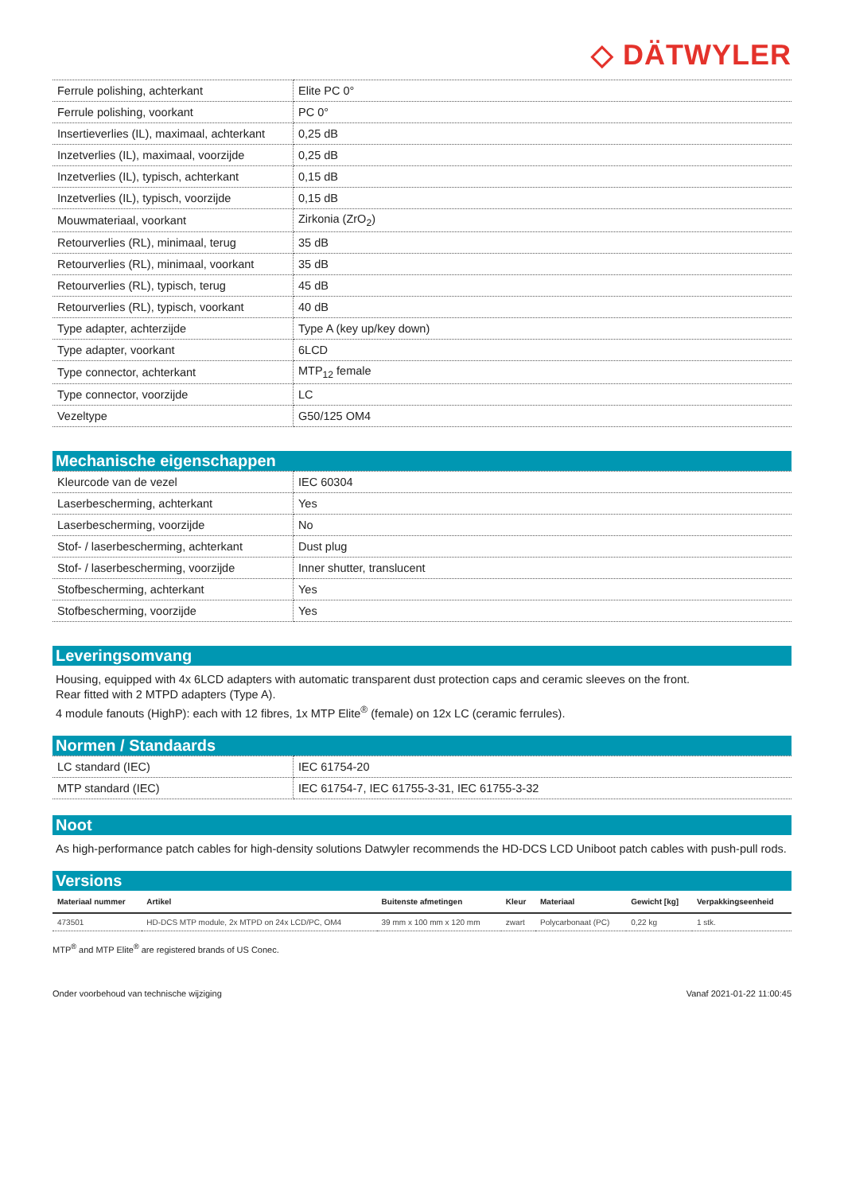◇ DÄTWYLER
| Ferrule polishing, achterkant | Elite PC 0° |
| Ferrule polishing, voorkant | PC 0° |
| Insertieverlies (IL), maximaal, achterkant | 0,25 dB |
| Inzetverlies (IL), maximaal, voorzijde | 0,25 dB |
| Inzetverlies (IL), typisch, achterkant | 0,15 dB |
| Inzetverlies (IL), typisch, voorzijde | 0,15 dB |
| Mouwmateriaal, voorkant | Zirkonia (ZrO<sub>2</sub>) |
| Retourverlies (RL), minimaal, terug | 35 dB |
| Retourverlies (RL), minimaal, voorkant | 35 dB |
| Retourverlies (RL), typisch, terug | 45 dB |
| Retourverlies (RL), typisch, voorkant | 40 dB |
| Type adapter, achterzijde | Type A (key up/key down) |
| Type adapter, voorkant | 6LCD |
| Type connector, achterkant | MTP<sub>12</sub> female |
| Type connector, voorzijde | LC |
| Vezeltype | G50/125 OM4 |
Mechanische eigenschappen
| Kleurcode van de vezel | IEC 60304 |
| Laserbescherming, achterkant | Yes |
| Laserbescherming, voorzijde | No |
| Stof- / laserbescherming, achterkant | Dust plug |
| Stof- / laserbescherming, voorzijde | Inner shutter, translucent |
| Stofbescherming, achterkant | Yes |
| Stofbescherming, voorzijde | Yes |
Leveringsomvang
Housing, equipped with 4x 6LCD adapters with automatic transparent dust protection caps and ceramic sleeves on the front.
Rear fitted with 2 MTPD adapters (Type A).
4 module fanouts (HighP): each with 12 fibres, 1x MTP Elite<sup>®</sup> (female) on 12x LC (ceramic ferrules).
Normen / Standaards
| LC standard (IEC) | IEC 61754-20 |
| MTP standard (IEC) | IEC 61754-7, IEC 61755-3-31, IEC 61755-3-32 |
Noot
As high-performance patch cables for high-density solutions Datwyler recommends the HD-DCS LCD Uniboot patch cables with push-pull rods.
Versions
| Materiaal nummer | Artikel | Buitenste afmetingen | Kleur | Materiaal | Gewicht [kg] | Verpakkingseenheid |
| --- | --- | --- | --- | --- | --- | --- |
| 473501 | HD-DCS MTP module, 2x MTPD on 24x LCD/PC, OM4 | 39 mm x 100 mm x 120 mm | zwart | Polycarbonaat (PC) | 0,22 kg | 1 stk. |
MTP<sup>®</sup> and MTP Elite<sup>®</sup> are registered brands of US Conec.
Onder voorbehoud van technische wijziging Vanaf 2021-01-22 11:00:45